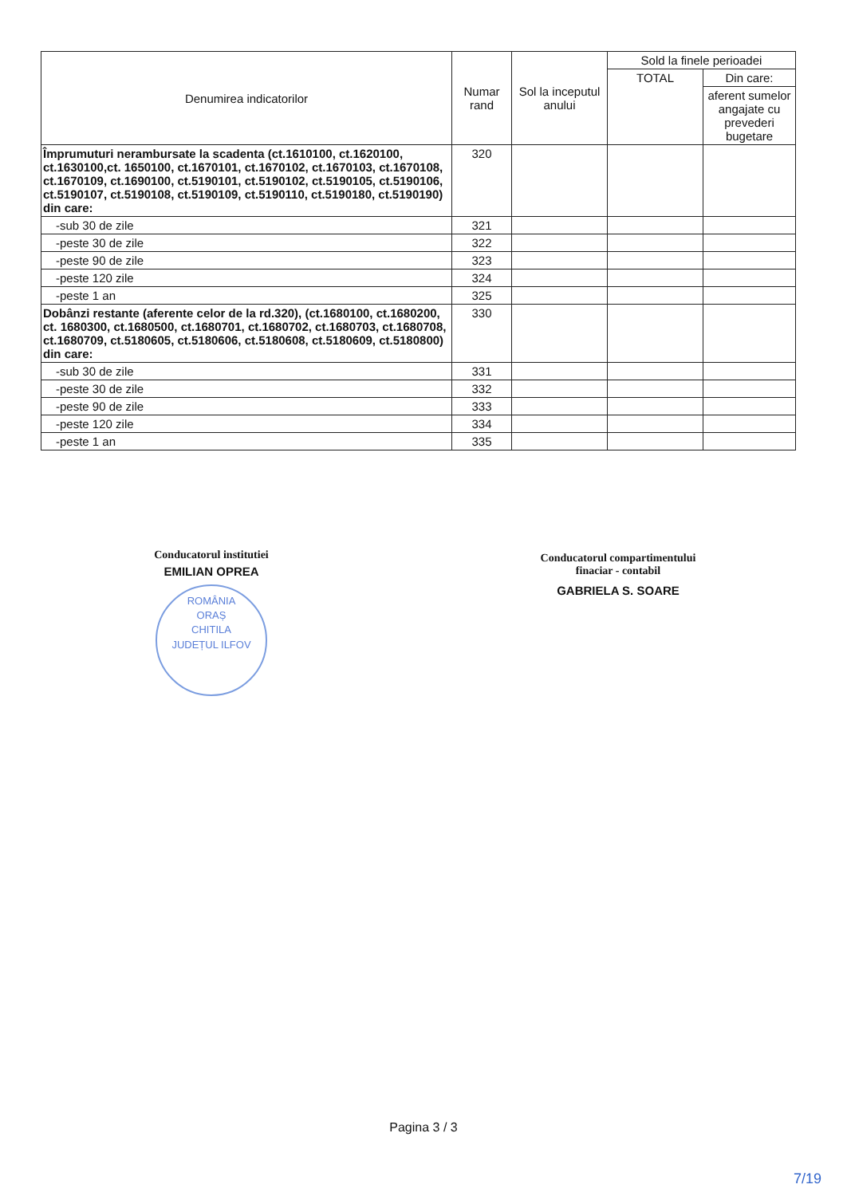| Denumirea indicatorilor | Numar rand | Sol la inceputul anului | Sold la finele perioadei | |
| --- | --- | --- | --- | --- |
| | | | TOTAL | Din care: |
| | | | | aferent sumelor angajate cu prevederi bugetare |
| Împrumuturi nerambursate la scadenta (ct.1610100, ct.1620100, ct.1630100,ct. 1650100, ct.1670101, ct.1670102, ct.1670103, ct.1670108, ct.1670109, ct.1690100, ct.5190101, ct.5190102, ct.5190105, ct.5190106, ct.5190107, ct.5190108, ct.5190109, ct.5190110, ct.5190180, ct.5190190) din care: | 320 | | | |
| -sub 30 de zile | 321 | | | |
| -peste 30 de zile | 322 | | | |
| -peste 90 de zile | 323 | | | |
| -peste 120 zile | 324 | | | |
| -peste 1 an | 325 | | | |
| Dobânzi restante (aferente celor de la rd.320), (ct.1680100, ct.1680200, ct. 1680300, ct.1680500, ct.1680701, ct.1680702, ct.1680703, ct.1680708, ct.1680709, ct.5180605, ct.5180606, ct.5180608, ct.5180609, ct.5180800) din care: | 330 | | | |
| -sub 30 de zile | 331 | | | |
| -peste 30 de zile | 332 | | | |
| -peste 90 de zile | 333 | | | |
| -peste 120 zile | 334 | | | |
| -peste 1 an | 335 | | | |
Conducatorul institutiei
EMILIAN OPREA
ROMÂNIA
ORAȘ
CHITILA
JUDEȚUL ILFOV
Conducatorul compartimentului
finaciar - contabil
GABRIELA S. SOARE
Pagina 3 / 3
7/19